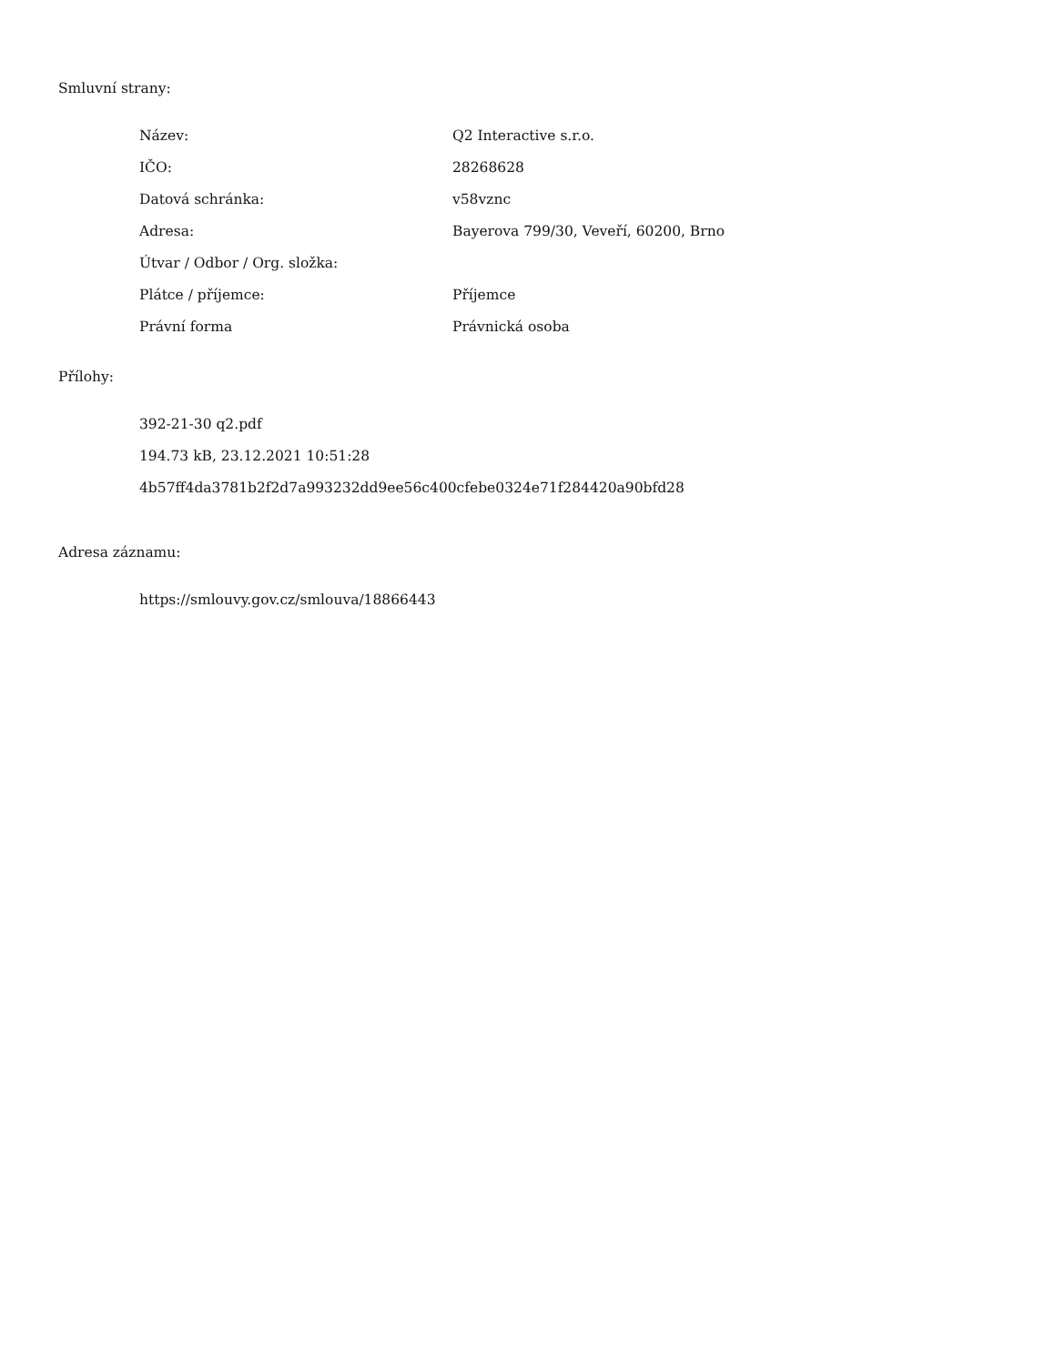Smluvní strany:
| Název: | Q2 Interactive s.r.o. |
| IČO: | 28268628 |
| Datová schránka: | v58vznc |
| Adresa: | Bayerova 799/30, Veveří, 60200, Brno |
| Útvar / Odbor / Org. složka: | |
| Plátce / příjemce: | Příjemce |
| Právní forma | Právnická osoba |
Přílohy:
392-21-30 q2.pdf
194.73 kB, 23.12.2021 10:51:28
4b57ff4da3781b2f2d7a993232dd9ee56c400cfebe0324e71f284420a90bfd28
Adresa záznamu:
https://smlouvy.gov.cz/smlouva/18866443